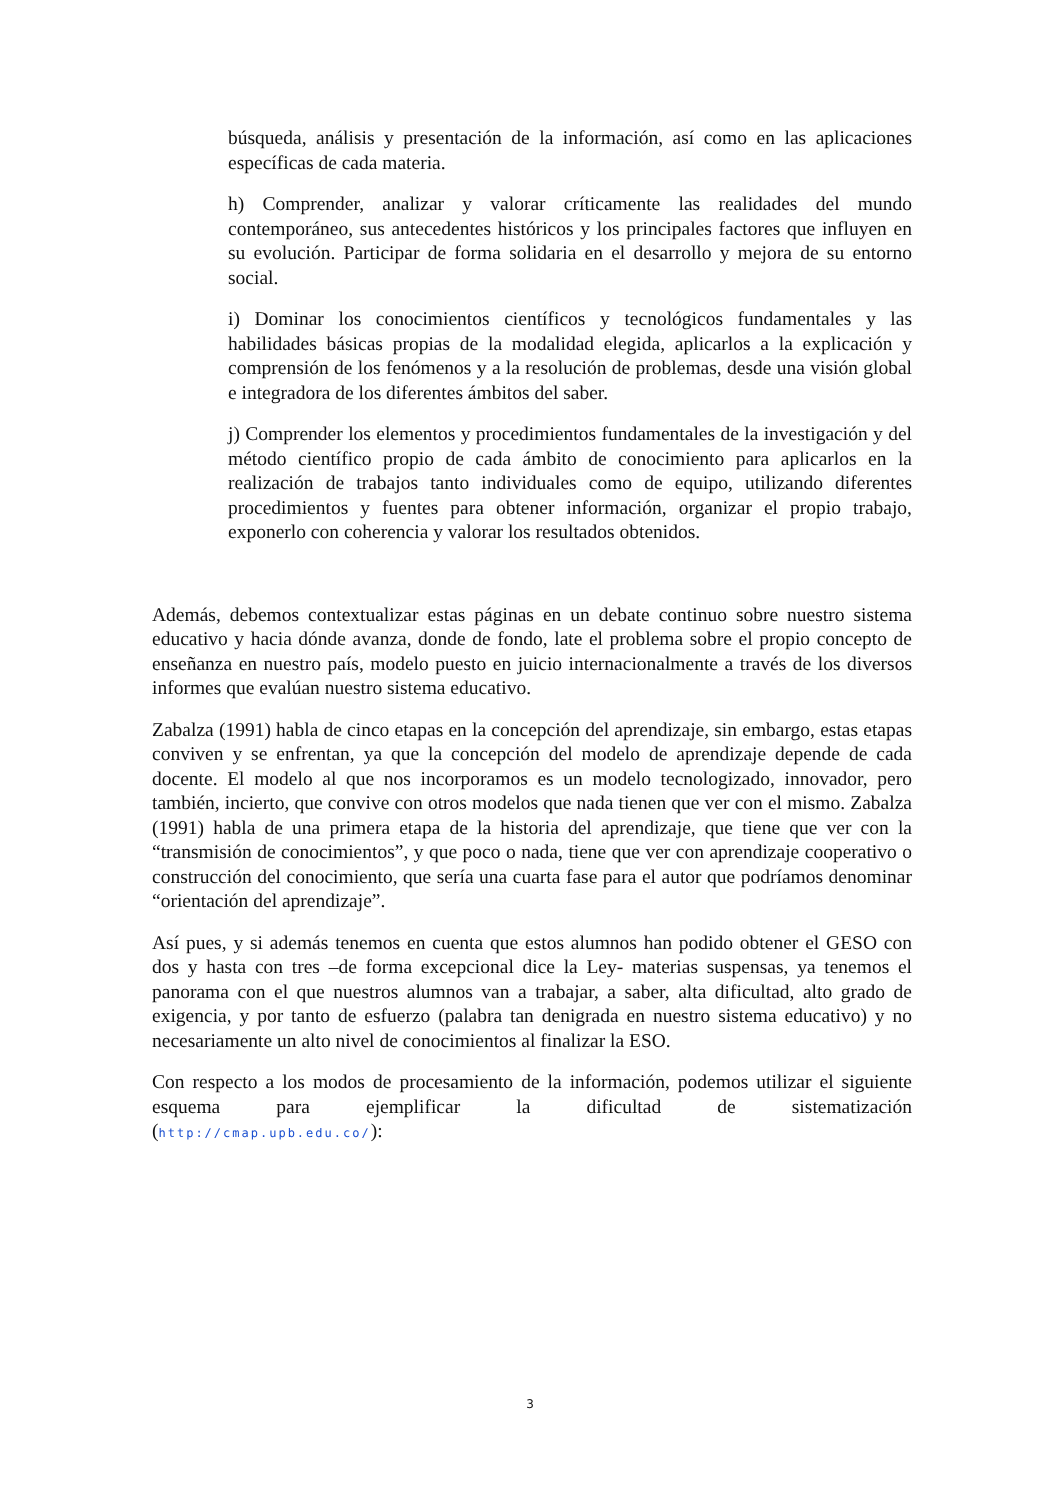búsqueda, análisis y presentación de la información, así como en las aplicaciones específicas de cada materia.
h) Comprender, analizar y valorar críticamente las realidades del mundo contemporáneo, sus antecedentes históricos y los principales factores que influyen en su evolución. Participar de forma solidaria en el desarrollo y mejora de su entorno social.
i) Dominar los conocimientos científicos y tecnológicos fundamentales y las habilidades básicas propias de la modalidad elegida, aplicarlos a la explicación y comprensión de los fenómenos y a la resolución de problemas, desde una visión global e integradora de los diferentes ámbitos del saber.
j) Comprender los elementos y procedimientos fundamentales de la investigación y del método científico propio de cada ámbito de conocimiento para aplicarlos en la realización de trabajos tanto individuales como de equipo, utilizando diferentes procedimientos y fuentes para obtener información, organizar el propio trabajo, exponerlo con coherencia y valorar los resultados obtenidos.
Además, debemos contextualizar estas páginas en un debate continuo sobre nuestro sistema educativo y hacia dónde avanza, donde de fondo, late el problema sobre el propio concepto de enseñanza en nuestro país, modelo puesto en juicio internacionalmente a través de los diversos informes que evalúan nuestro sistema educativo.
Zabalza (1991) habla de cinco etapas en la concepción del aprendizaje, sin embargo, estas etapas conviven y se enfrentan, ya que la concepción del modelo de aprendizaje depende de cada docente. El modelo al que nos incorporamos es un modelo tecnologizado, innovador, pero también, incierto, que convive con otros modelos que nada tienen que ver con el mismo. Zabalza (1991) habla de una primera etapa de la historia del aprendizaje, que tiene que ver con la “transmisión de conocimientos”, y que poco o nada, tiene que ver con aprendizaje cooperativo o construcción del conocimiento, que sería una cuarta fase para el autor que podríamos denominar “orientación del aprendizaje”.
Así pues, y si además tenemos en cuenta que estos alumnos han podido obtener el GESO con dos y hasta con tres –de forma excepcional dice la Ley- materias suspensas, ya tenemos el panorama con el que nuestros alumnos van a trabajar, a saber, alta dificultad, alto grado de exigencia, y por tanto de esfuerzo (palabra tan denigrada en nuestro sistema educativo) y no necesariamente un alto nivel de conocimientos al finalizar la ESO.
Con respecto a los modos de procesamiento de la información, podemos utilizar el siguiente esquema para ejemplificar la dificultad de sistematización
(http://cmap.upb.edu.co/):
3